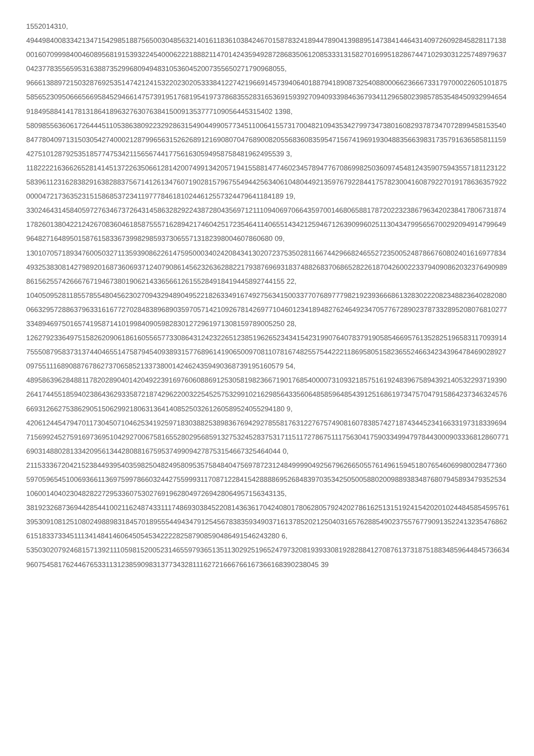1552014310,
4944984008334213471542985188756500304856321401611836103842467015878324189447890413988951473841446431409726092845828117138001607099984004608956819153932245400062221888211470142435949287286835061208533313158270169951828674471029303122574897963704237783556595316388735299680949483105360452007355650271790968055,
9666138897215032876925351474212415322023020533384122742196691457394064018879418908732540880006623666733179700022605101875585652309506665669584529466147573919517681954197378683552831653691593927094093398463679341129658023985785354845093299465491849588414178131864189632763076384150091353777109056445315402 1398,
5809855636061726444511053863809223292863154904499057734511006415573170048210943534279973473801608293787347072899458153540847780409713150305427400021287996563152626891216908070476890082055683608359547156741969193048835663983173579163658581115942751012879253518577475342115656744177561630594958758481962495539 3,
1182222163662652814145137226350661281420074991342057194155881477460234578947767086998250360974548124359075943557181123122583961123162838291638288375671412613476071902815796755494425634061048044921359767922844175782300416087922701917863635792200004721736352315158685372341197778461810244612557324479641184189 19,
3302464314584059727634673726431458632829224387280435697121110940697066435970014680658817872022323867963420238417806731874178260138042212426708360461858755571628942174604251723546411406551434212594671263909960251130434799565670029209491479964996482716489501587615833673998298593730655713182398004607860680 09,
1301070571893476005032711359390862261475950003402420843413020723753502811667442966824655272350052487866760802401616977834493253830814279892016873606937124079086145623263628822179387696931837488268370686528226187042600223379409086203237649098986156255742666767194673801906214336566126155284918419445892744155 22,
1040509528118557855480456230270943294890495221826334916749275634150033770768977798219239366686132830222082348823640282080066329572886379633161677270284838968903597057142109267814269771046012341894827624649234705776728902378733289520807681027733489469750165741958714101998409059828301272961971308159789005250 28,
1262792336497515826209061861605565773308643124232265123851962652343415423199076407837919058546695761352825196583117093914755508795837313744046551475879454093893157768961419065009708110781674825575442221186958051582365524663423439647846902892709755111689088767862737065852133738001424624359490368739195160579 54,
4895863962848811782028904014204922391697606088691253058198236671901768540000731093218575161924839675894392140532293719390264174455185940238643629335872187429622003225452575329910216298564335606485859648543912516861973475704791586423734632457666931266275386290515062992180631364140852503261260589524055294180 9,
4206124454794701173045071046253419259718303882538983676942927855817631227675749081607838574271874344523416633197318339694715699245275916973695104292700675816552802956859132753245283753171151172786751117563041759033499479784430009033368128607716903148802813342095613442808816759537499094278753154667325464044 0,
2115333672042152384493954035982504824958095357584840475697872312484999904925679626650557614961594518076546069980028477360597059654510069366113697599786603244275599931170871228415428888695268483970353425050058802009889383487680794589347935253410600140402304828227295336075302769196280497269428064957156343135,
3819232687369442854410021162487433111748693038452208143636170424080178062805792420278616251315192415420201024484585459576139530910812510802498898318457018955544943479125456783835934903716137852021250403165762885490237557677909135224132354768626151833733451113414841460645054534222282587908590486491546243280 6,
5350302079246815713921110598152005231465597936513511302925196524797320819393308192828841270876137318751883485964484573663496075458176244676533113123859098313773432811162721666766167366168390238045 39